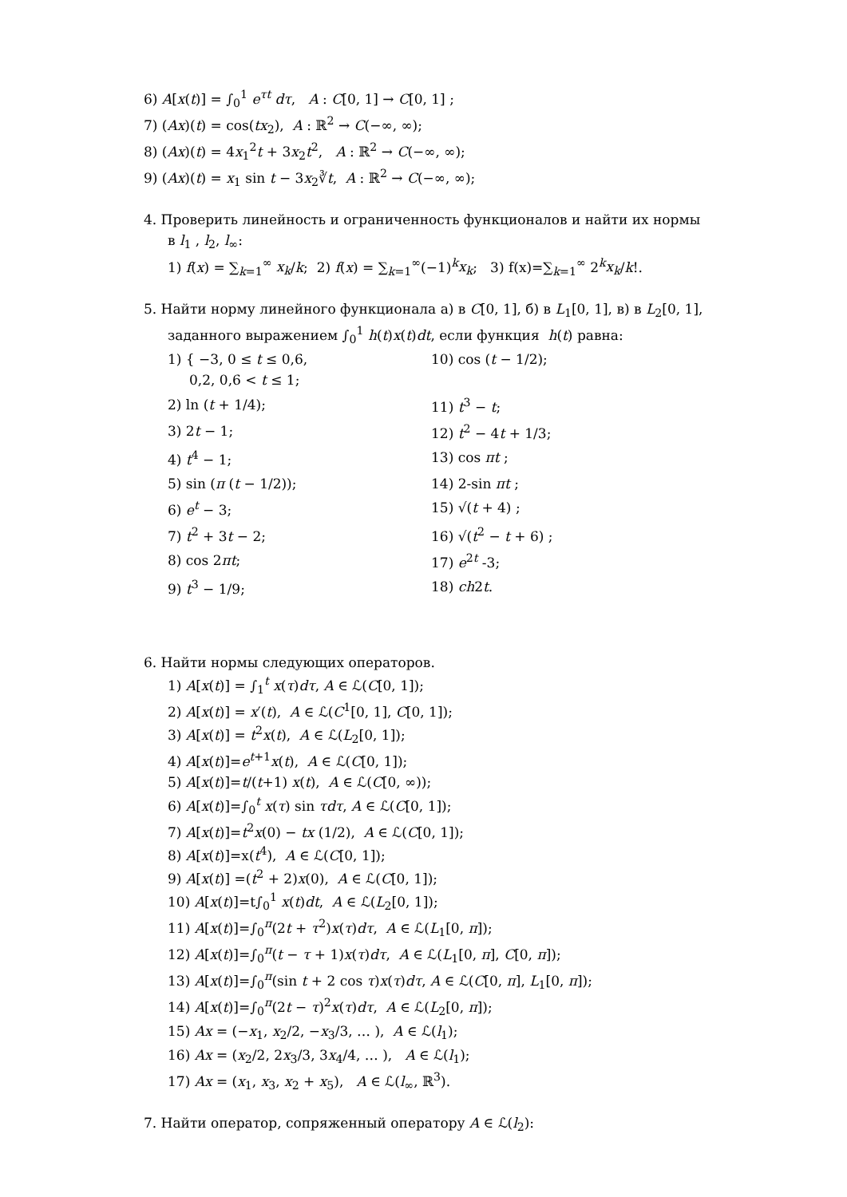6) A[x(t)] = ∫<sub>0</sub><sup>1</sup> e<sup>τt</sup> dτ, A : C[0, 1] → C[0, 1] ;
7) (Ax)(t) = cos(tx<sub>2</sub>), A : ℝ<sup>2</sup> → C(−∞, ∞);
8) (Ax)(t) = 4x<sub>1</sub><sup>2</sup>t + 3x<sub>2</sub>t<sup>2</sup>, A : ℝ<sup>2</sup> → C(−∞, ∞);
9) (Ax)(t) = x<sub>1</sub> sin t − 3x<sub>2</sub>∛t, A : ℝ<sup>2</sup> → C(−∞, ∞);
4. Проверить линейность и ограниченность функционалов и найти их нормы
в l<sub>1</sub> , l<sub>2</sub>, l<sub>∞</sub>:
1) f(x) = ∑<sub>k=1</sub><sup>∞</sup> x<sub>k</sub>/k; 2) f(x) = ∑<sub>k=1</sub><sup>∞</sup>(−1)<sup>k</sup>x<sub>k</sub>; 3) f(x)=∑<sub>k=1</sub><sup>∞</sup> 2<sup>k</sup>x<sub>k</sub>/k!.
5. Найти норму линейного функционала а) в C[0, 1], б) в L<sub>1</sub>[0, 1], в) в L<sub>2</sub>[0, 1],
заданного выражением ∫<sub>0</sub><sup>1</sup> h(t)x(t)dt, если функция h(t) равна:
1) { −3, 0 ≤ t ≤ 0,6,
0,2, 0,6 < t ≤ 1;
10) cos (t − 1/2);
2) ln (t + 1/4);
11) t<sup>3</sup> − t;
3) 2t − 1;
12) t<sup>2</sup> − 4t + 1/3;
4) t<sup>4</sup> − 1;
13) cos πt ;
5) sin (π (t − 1/2));
14) 2-sin πt ;
6) e<sup>t</sup> − 3;
15) √(t + 4) ;
7) t<sup>2</sup> + 3t − 2;
16) √(t<sup>2</sup> − t + 6) ;
8) cos 2πt;
17) e<sup>2t</sup> -3;
9) t<sup>3</sup> − 1/9;
18) ch2t.
6. Найти нормы следующих операторов.
1) A[x(t)] = ∫<sub>1</sub><sup>t</sup> x(τ)dτ, A ∈ ℒ(C[0, 1]);
2) A[x(t)] = x′(t), A ∈ ℒ(C<sup>1</sup>[0, 1], C[0, 1]);
3) A[x(t)] = t<sup>2</sup>x(t), A ∈ ℒ(L<sub>2</sub>[0, 1]);
4) A[x(t)]=e<sup>t+1</sup>x(t), A ∈ ℒ(C[0, 1]);
5) A[x(t)]=t/(t+1) x(t), A ∈ ℒ(C[0, ∞));
6) A[x(t)]=∫<sub>0</sub><sup>t</sup> x(τ) sin τdτ, A ∈ ℒ(C[0, 1]);
7) A[x(t)]=t<sup>2</sup>x(0) − tx (1/2), A ∈ ℒ(C[0, 1]);
8) A[x(t)]=x(t<sup>4</sup>), A ∈ ℒ(C[0, 1]);
9) A[x(t)] =(t<sup>2</sup> + 2)x(0), A ∈ ℒ(C[0, 1]);
10) A[x(t)]=t∫<sub>0</sub><sup>1</sup> x(t)dt, A ∈ ℒ(L<sub>2</sub>[0, 1]);
11) A[x(t)]=∫<sub>0</sub><sup>π</sup>(2t + τ<sup>2</sup>)x(τ)dτ, A ∈ ℒ(L<sub>1</sub>[0, π]);
12) A[x(t)]=∫<sub>0</sub><sup>π</sup>(t − τ + 1)x(τ)dτ, A ∈ ℒ(L<sub>1</sub>[0, π], C[0, π]);
13) A[x(t)]=∫<sub>0</sub><sup>π</sup>(sin t + 2 cos τ)x(τ)dτ, A ∈ ℒ(C[0, π], L<sub>1</sub>[0, π]);
14) A[x(t)]=∫<sub>0</sub><sup>π</sup>(2t − τ)<sup>2</sup>x(τ)dτ, A ∈ ℒ(L<sub>2</sub>[0, π]);
15) Ax = (−x<sub>1</sub>, x<sub>2</sub>/2, −x<sub>3</sub>/3, … ), A ∈ ℒ(l<sub>1</sub>);
16) Ax = (x<sub>2</sub>/2, 2x<sub>3</sub>/3, 3x<sub>4</sub>/4, … ), A ∈ ℒ(l<sub>1</sub>);
17) Ax = (x<sub>1</sub>, x<sub>3</sub>, x<sub>2</sub> + x<sub>5</sub>), A ∈ ℒ(l<sub>∞</sub>, ℝ<sup>3</sup>).
7. Найти оператор, сопряженный оператору A ∈ ℒ(l<sub>2</sub>):